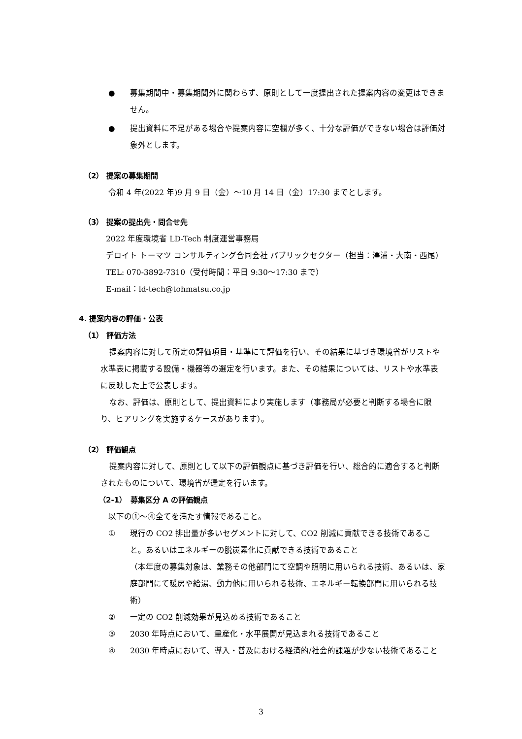● 募集期間中・募集期間外に関わらず、原則として一度提出された提案内容の変更はできません。
● 提出資料に不足がある場合や提案内容に空欄が多く、十分な評価ができない場合は評価対象外とします。
（2） 提案の募集期間
令和 4 年(2022 年)9 月 9 日（金）～10 月 14 日（金）17:30 までとします。
（3） 提案の提出先・問合せ先
2022 年度環境省 LD-Tech 制度運営事務局
デロイト トーマツ コンサルティング合同会社 パブリックセクター（担当：澤浦・大南・西尾）
TEL: 070-3892-7310（受付時間：平日 9:30～17:30 まで）
E-mail：ld-tech@tohmatsu.co.jp
4. 提案内容の評価・公表
（1） 評価方法
提案内容に対して所定の評価項目・基準にて評価を行い、その結果に基づき環境省がリストや水準表に掲載する設備・機器等の選定を行います。また、その結果については、リストや水準表に反映した上で公表します。
なお、評価は、原則として、提出資料により実施します（事務局が必要と判断する場合に限り、ヒアリングを実施するケースがあります）。
（2） 評価観点
提案内容に対して、原則として以下の評価観点に基づき評価を行い、総合的に適合すると判断されたものについて、環境省が選定を行います。
（2-1）　募集区分 A の評価観点
以下の①～④全てを満たす情報であること。
① 現行の CO2 排出量が多いセグメントに対して、CO2 削減に貢献できる技術であること。あるいはエネルギーの脱炭素化に貢献できる技術であること
（本年度の募集対象は、業務その他部門にて空調や照明に用いられる技術、あるいは、家庭部門にて暖房や給湯、動力他に用いられる技術、エネルギー転換部門に用いられる技術）
② 一定の CO2 削減効果が見込める技術であること
③ 2030 年時点において、量産化・水平展開が見込まれる技術であること
④ 2030 年時点において、導入・普及における経済的/社会的課題が少ない技術であること
3